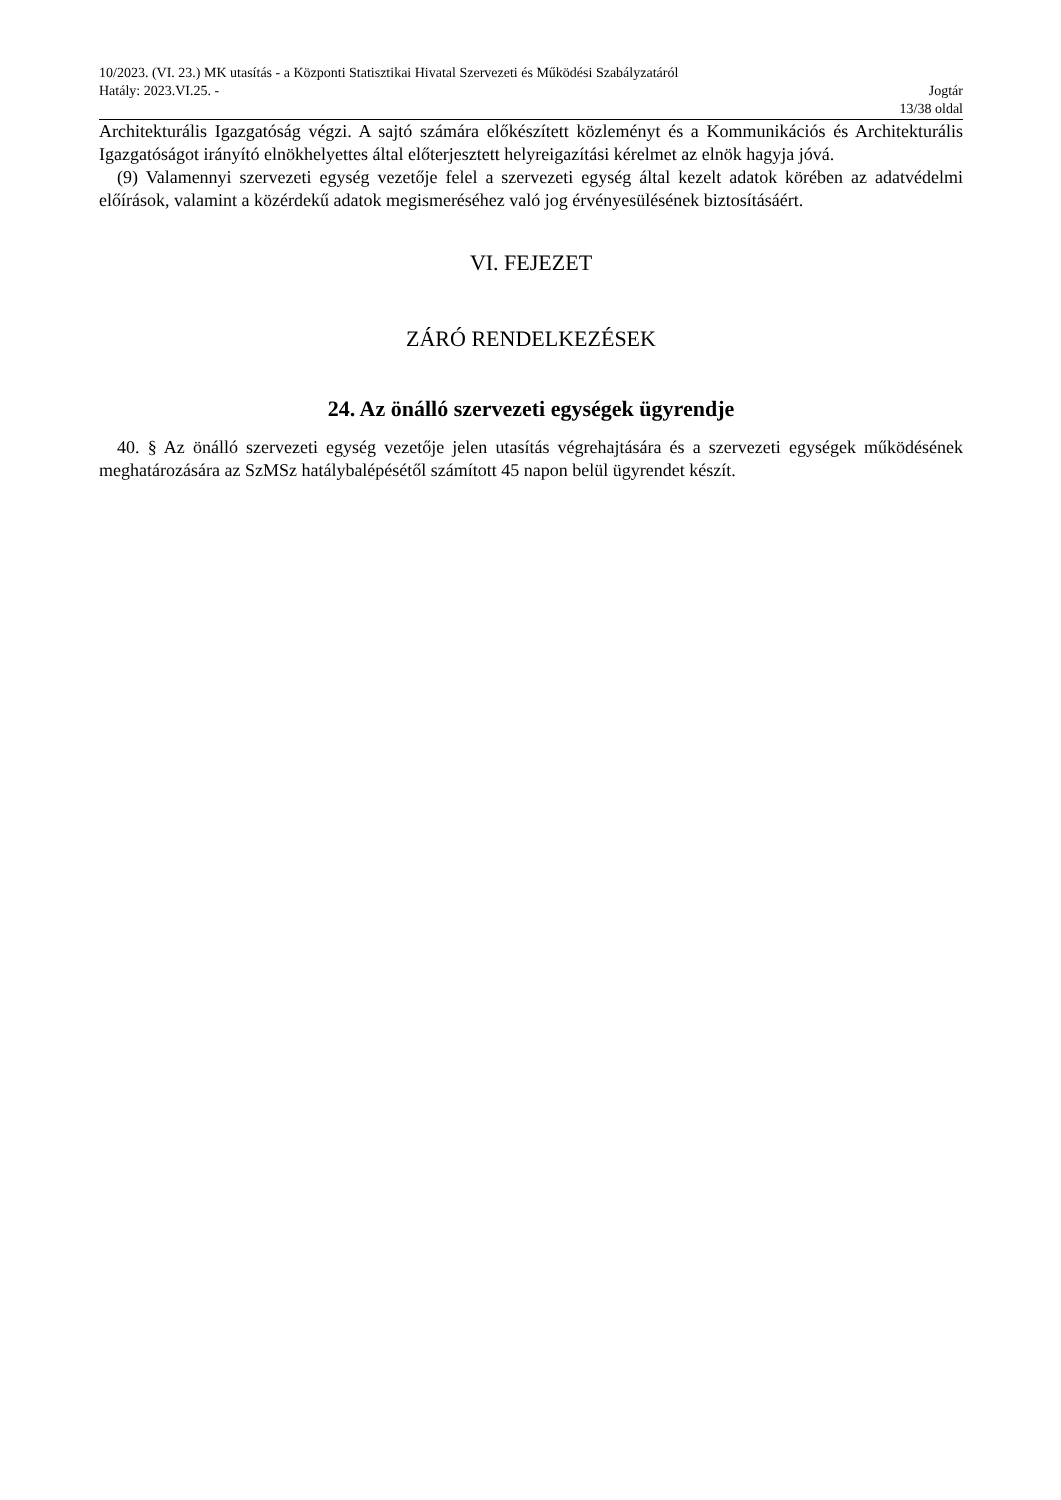10/2023. (VI. 23.) MK utasítás - a Központi Statisztikai Hivatal Szervezeti és Működési Szabályzatáról
Hatály: 2023.VI.25. - Jogtár
13/38 oldal
Architekturális Igazgatóság végzi. A sajtó számára előkészített közleményt és a Kommunikációs és Architekturális Igazgatóságot irányító elnökhelyettes által előterjesztett helyreigazítási kérelmet az elnök hagyja jóvá.
(9) Valamennyi szervezeti egység vezetője felel a szervezeti egység által kezelt adatok körében az adatvédelmi előírások, valamint a közérdekű adatok megismeréséhez való jog érvényesülésének biztosításáért.
VI. FEJEZET
ZÁRÓ RENDELKEZÉSEK
24. Az önálló szervezeti egységek ügyrendje
40. § Az önálló szervezeti egység vezetője jelen utasítás végrehajtására és a szervezeti egységek működésének meghatározására az SzMSz hatálybalépésétől számított 45 napon belül ügyrendet készít.